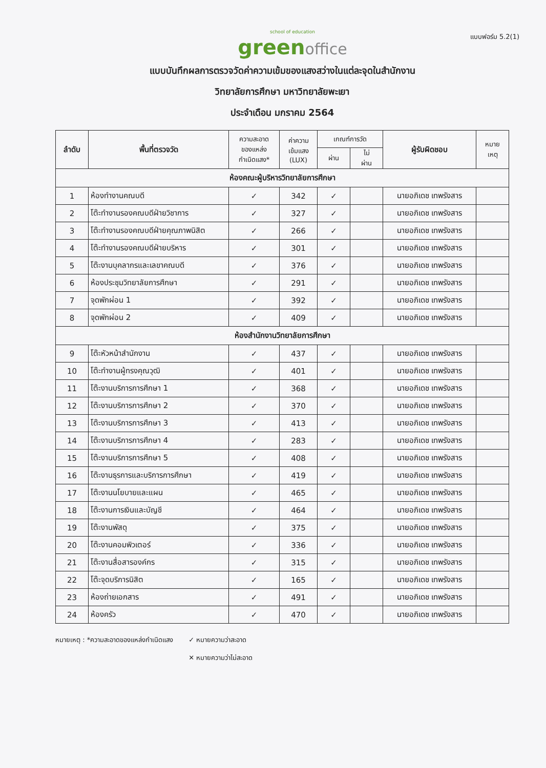แบบฟอร์ม 5.2(1)
school of education
green office
แบบบันทึกผลการตรวจวัดค่าความเข้มของแสงสว่างในแต่ละจุดในสำนักงาน
วิทยาลัยการศึกษา มหาวิทยาลัยพะเยา
ประจำเดือน มกราคม 2564
| ลำดับ | พื้นที่ตรวจวัด | ความสะอาด ของแหล่ง กำเนิดแสง* | ค่าความ เข้มแสง (LUX) | เกณฑ์การวัด | | ผู้รับผิดชอบ | หมาย เหตุ |
| --- | --- | --- | --- | --- | --- | --- | --- |
| | | | | ผ่าน | ไม่ ผ่าน | | |
| ห้องคณะผู้บริหารวิทยาลัยการศึกษา | | | | | | | |
| 1 | ห้องทำงานคณบดี | ✓ | 342 | ✓ | | นายอภิเดช เทพรังสาร | |
| 2 | โต๊ะทำงานรองคณบดีฝ่ายวิชาการ | ✓ | 327 | ✓ | | นายอภิเดช เทพรังสาร | |
| 3 | โต๊ะทำงานรองคณบดีฝ่ายคุณภาพนิสิต | ✓ | 266 | ✓ | | นายอภิเดช เทพรังสาร | |
| 4 | โต๊ะทำงานรองคณบดีฝ่ายบริหาร | ✓ | 301 | ✓ | | นายอภิเดช เทพรังสาร | |
| 5 | โต๊ะงานบุคลากรและเลขาคณบดี | ✓ | 376 | ✓ | | นายอภิเดช เทพรังสาร | |
| 6 | ห้องประชุมวิทยาลัยการศึกษา | ✓ | 291 | ✓ | | นายอภิเดช เทพรังสาร | |
| 7 | จุดพักผ่อน 1 | ✓ | 392 | ✓ | | นายอภิเดช เทพรังสาร | |
| 8 | จุดพักผ่อน 2 | ✓ | 409 | ✓ | | นายอภิเดช เทพรังสาร | |
| ห้องสำนักงานวิทยาลัยการศึกษา | | | | | | | |
| 9 | โต๊ะหัวหน้าสำนักงาน | ✓ | 437 | ✓ | | นายอภิเดช เทพรังสาร | |
| 10 | โต๊ะทำงานผู้ทรงคุณวุฒิ | ✓ | 401 | ✓ | | นายอภิเดช เทพรังสาร | |
| 11 | โต๊ะงานบริการการศึกษา 1 | ✓ | 368 | ✓ | | นายอภิเดช เทพรังสาร | |
| 12 | โต๊ะงานบริการการศึกษา 2 | ✓ | 370 | ✓ | | นายอภิเดช เทพรังสาร | |
| 13 | โต๊ะงานบริการการศึกษา 3 | ✓ | 413 | ✓ | | นายอภิเดช เทพรังสาร | |
| 14 | โต๊ะงานบริการการศึกษา 4 | ✓ | 283 | ✓ | | นายอภิเดช เทพรังสาร | |
| 15 | โต๊ะงานบริการการศึกษา 5 | ✓ | 408 | ✓ | | นายอภิเดช เทพรังสาร | |
| 16 | โต๊ะงานธุรการและบริการการศึกษา | ✓ | 419 | ✓ | | นายอภิเดช เทพรังสาร | |
| 17 | โต๊ะงานนโยบายและแผน | ✓ | 465 | ✓ | | นายอภิเดช เทพรังสาร | |
| 18 | โต๊ะงานการเงินและบัญชี | ✓ | 464 | ✓ | | นายอภิเดช เทพรังสาร | |
| 19 | โต๊ะงานพัสดุ | ✓ | 375 | ✓ | | นายอภิเดช เทพรังสาร | |
| 20 | โต๊ะงานคอมพิวเตอร์ | ✓ | 336 | ✓ | | นายอภิเดช เทพรังสาร | |
| 21 | โต๊ะงานสื่อสารองค์กร | ✓ | 315 | ✓ | | นายอภิเดช เทพรังสาร | |
| 22 | โต๊ะจุดบริการนิสิต | ✓ | 165 | ✓ | | นายอภิเดช เทพรังสาร | |
| 23 | ห้องถ่ายเอกสาร | ✓ | 491 | ✓ | | นายอภิเดช เทพรังสาร | |
| 24 | ห้องครัว | ✓ | 470 | ✓ | | นายอภิเดช เทพรังสาร | |
หมายเหตุ : *ความสะอาดของแหล่งกำเนิดแสง
✓ หมายความว่าสะอาด
✕ หมายความว่าไม่สะอาด